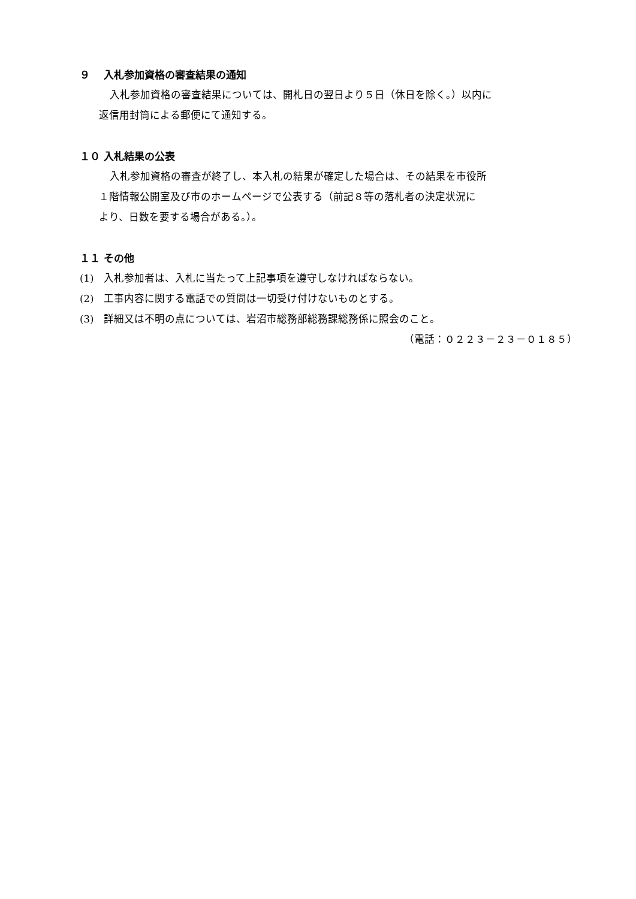９　 入札参加資格の審査結果の通知
入札参加資格の審査結果については、開札日の翌日より５日（休日を除く。）以内に
返信用封筒による郵便にて通知する。
１０ 入札結果の公表
入札参加資格の審査が終了し、本入札の結果が確定した場合は、その結果を市役所
１階情報公開室及び市のホームページで公表する（前記８等の落札者の決定状況に
より、日数を要する場合がある。）。
１１ その他
(1)　入札参加者は、入札に当たって上記事項を遵守しなければならない。
(2)　工事内容に関する電話での質問は一切受け付けないものとする。
(3)　詳細又は不明の点については、岩沼市総務部総務課総務係に照会のこと。
（電話：０２２３－２３－０１８５）